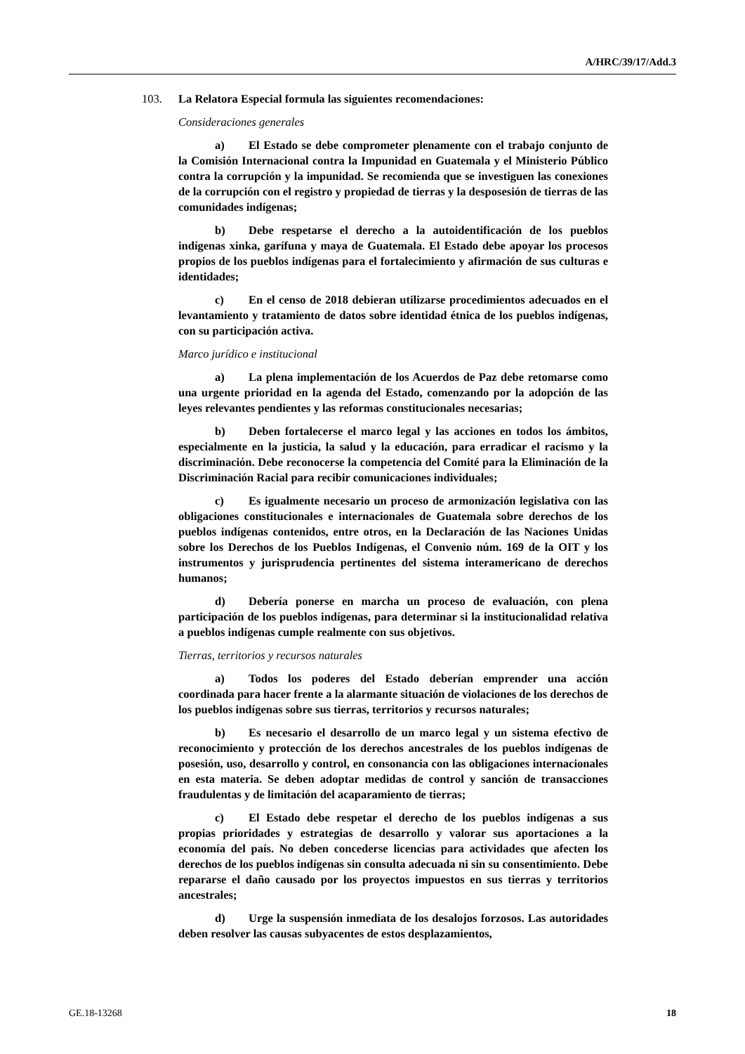A/HRC/39/17/Add.3
103. La Relatora Especial formula las siguientes recomendaciones:
Consideraciones generales
a) El Estado se debe comprometer plenamente con el trabajo conjunto de la Comisión Internacional contra la Impunidad en Guatemala y el Ministerio Público contra la corrupción y la impunidad. Se recomienda que se investiguen las conexiones de la corrupción con el registro y propiedad de tierras y la desposesión de tierras de las comunidades indígenas;
b) Debe respetarse el derecho a la autoidentificación de los pueblos indígenas xinka, garífuna y maya de Guatemala. El Estado debe apoyar los procesos propios de los pueblos indígenas para el fortalecimiento y afirmación de sus culturas e identidades;
c) En el censo de 2018 debieran utilizarse procedimientos adecuados en el levantamiento y tratamiento de datos sobre identidad étnica de los pueblos indígenas, con su participación activa.
Marco jurídico e institucional
a) La plena implementación de los Acuerdos de Paz debe retomarse como una urgente prioridad en la agenda del Estado, comenzando por la adopción de las leyes relevantes pendientes y las reformas constitucionales necesarias;
b) Deben fortalecerse el marco legal y las acciones en todos los ámbitos, especialmente en la justicia, la salud y la educación, para erradicar el racismo y la discriminación. Debe reconocerse la competencia del Comité para la Eliminación de la Discriminación Racial para recibir comunicaciones individuales;
c) Es igualmente necesario un proceso de armonización legislativa con las obligaciones constitucionales e internacionales de Guatemala sobre derechos de los pueblos indígenas contenidos, entre otros, en la Declaración de las Naciones Unidas sobre los Derechos de los Pueblos Indígenas, el Convenio núm. 169 de la OIT y los instrumentos y jurisprudencia pertinentes del sistema interamericano de derechos humanos;
d) Debería ponerse en marcha un proceso de evaluación, con plena participación de los pueblos indígenas, para determinar si la institucionalidad relativa a pueblos indígenas cumple realmente con sus objetivos.
Tierras, territorios y recursos naturales
a) Todos los poderes del Estado deberían emprender una acción coordinada para hacer frente a la alarmante situación de violaciones de los derechos de los pueblos indígenas sobre sus tierras, territorios y recursos naturales;
b) Es necesario el desarrollo de un marco legal y un sistema efectivo de reconocimiento y protección de los derechos ancestrales de los pueblos indígenas de posesión, uso, desarrollo y control, en consonancia con las obligaciones internacionales en esta materia. Se deben adoptar medidas de control y sanción de transacciones fraudulentas y de limitación del acaparamiento de tierras;
c) El Estado debe respetar el derecho de los pueblos indígenas a sus propias prioridades y estrategias de desarrollo y valorar sus aportaciones a la economía del país. No deben concederse licencias para actividades que afecten los derechos de los pueblos indígenas sin consulta adecuada ni sin su consentimiento. Debe repararse el daño causado por los proyectos impuestos en sus tierras y territorios ancestrales;
d) Urge la suspensión inmediata de los desalojos forzosos. Las autoridades deben resolver las causas subyacentes de estos desplazamientos,
GE.18-13268 18